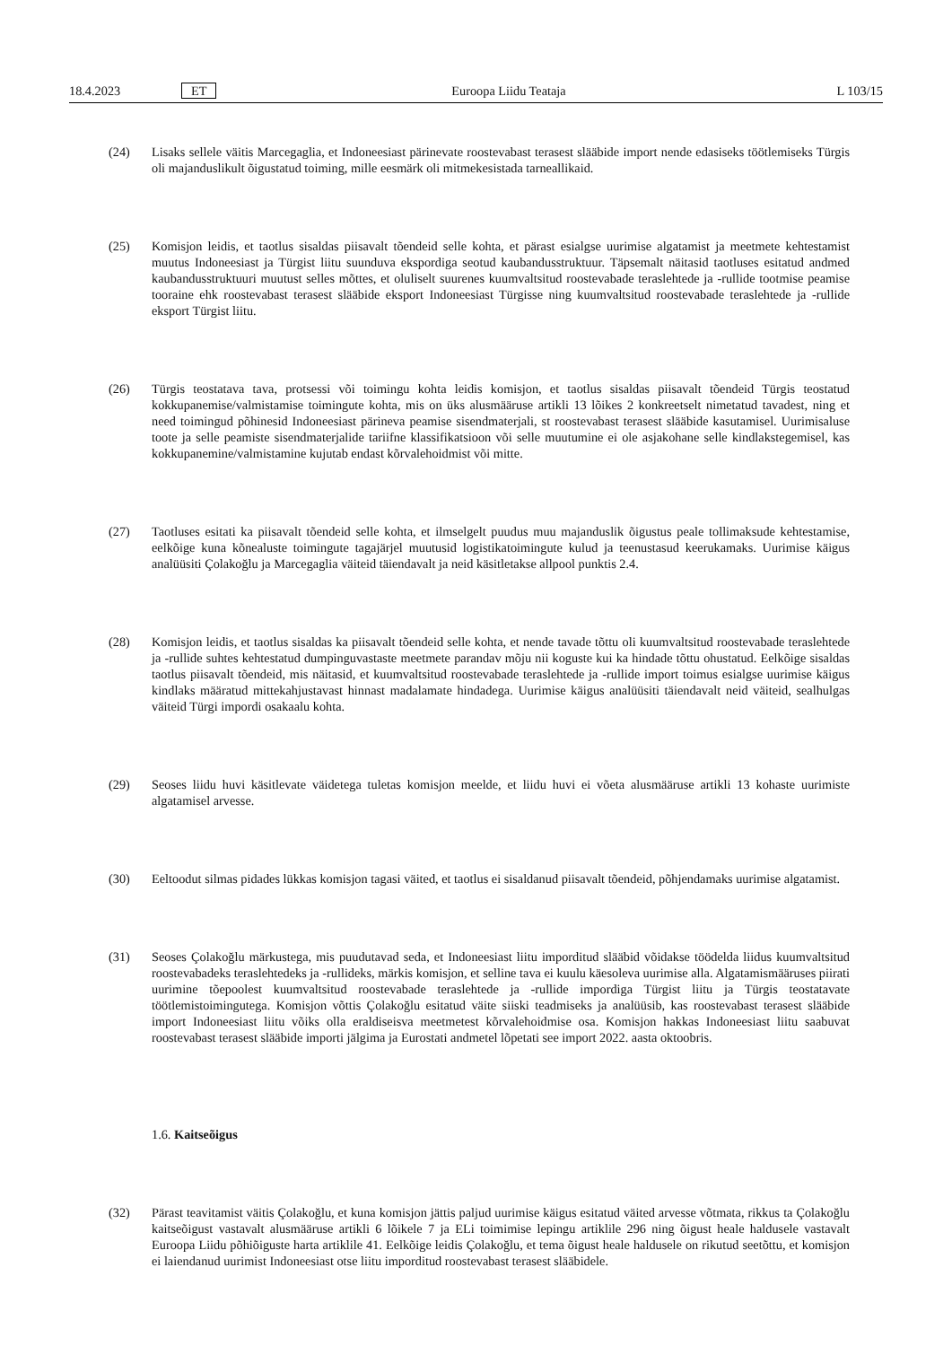18.4.2023 ET Euroopa Liidu Teataja L 103/15
(24) Lisaks sellele väitis Marcegaglia, et Indoneesiast pärinevate roostevabast terasest slääbide import nende edasiseks töötlemiseks Türgis oli majanduslikult õigustatud toiming, mille eesmärk oli mitmekesistada tarneallikaid.
(25) Komisjon leidis, et taotlus sisaldas piisavalt tõendeid selle kohta, et pärast esialgse uurimise algatamist ja meetmete kehtestamist muutus Indoneesiast ja Türgist liitu suunduva ekspordiga seotud kaubandusstruktuur. Täpsemalt näitasid taotluses esitatud andmed kaubandusstruktuuri muutust selles mõttes, et oluliselt suurenes kuumvaltsitud roostevabade teraslehtede ja -rullide tootmise peamise tooraine ehk roostevabast terasest slääbide eksport Indoneesiast Türgisse ning kuumvaltsitud roostevabade teraslehtede ja -rullide eksport Türgist liitu.
(26) Türgis teostatava tava, protsessi või toimingu kohta leidis komisjon, et taotlus sisaldas piisavalt tõendeid Türgis teostatud kokkupanemise/valmistamise toimingute kohta, mis on üks alusmääruse artikli 13 lõikes 2 konkreetselt nimetatud tavadest, ning et need toimingud põhinesid Indoneesiast pärineva peamise sisendmaterjali, st roostevabast terasest slääbide kasutamisel. Uurimisaluse toote ja selle peamiste sisendmaterjalide tariifne klassifikatsioon või selle muutumine ei ole asjakohane selle kindlakstegemisel, kas kokkupanemine/valmistamine kujutab endast kõrvalehoidmist või mitte.
(27) Taotluses esitati ka piisavalt tõendeid selle kohta, et ilmselgelt puudus muu majanduslik õigustus peale tollimaksude kehtestamise, eelkõige kuna kõnealuste toimingute tagajärjel muutusid logistikatoimingute kulud ja teenustasud keerukamaks. Uurimise käigus analüüsiti Çolakoğlu ja Marcegaglia väiteid täiendavalt ja neid käsitletakse allpool punktis 2.4.
(28) Komisjon leidis, et taotlus sisaldas ka piisavalt tõendeid selle kohta, et nende tavade tõttu oli kuumvaltsitud roostevabade teraslehtede ja -rullide suhtes kehtestatud dumpinguvastaste meetmete parandav mõju nii koguste kui ka hindade tõttu ohustatud. Eelkõige sisaldas taotlus piisavalt tõendeid, mis näitasid, et kuumvaltsitud roostevabade teraslehtede ja -rullide import toimus esialgse uurimise käigus kindlaks määratud mittekahjustavast hinnast madalamate hindadega. Uurimise käigus analüüsiti täiendavalt neid väiteid, sealhulgas väiteid Türgi impordi osakaalu kohta.
(29) Seoses liidu huvi käsitlevate väidetega tuletas komisjon meelde, et liidu huvi ei võeta alusmääruse artikli 13 kohaste uurimiste algatamisel arvesse.
(30) Eeltoodut silmas pidades lükkas komisjon tagasi väited, et taotlus ei sisaldanud piisavalt tõendeid, põhjendamaks uurimise algatamist.
(31) Seoses Çolakoğlu märkustega, mis puudutavad seda, et Indoneesiast liitu imporditud slääbid võidakse töödelda liidus kuumvaltsitud roostevabadeks teraslehtedeks ja -rullideks, märkis komisjon, et selline tava ei kuulu käesoleva uurimise alla. Algatamismääruses piirati uurimine tõepoolest kuumvaltsitud roostevabade teraslehtede ja -rullide impordiga Türgist liitu ja Türgis teostatavate töötlemistoimingutega. Komisjon võttis Çolakoğlu esitatud väite siiski teadmiseks ja analüüsib, kas roostevabast terasest slääbide import Indoneesiast liitu võiks olla eraldiseisva meetmetest kõrvalehoidmise osa. Komisjon hakkas Indoneesiast liitu saabuvat roostevabast terasest slääbide importi jälgima ja Eurostati andmetel lõpetati see import 2022. aasta oktoobris.
1.6. Kaitseõigus
(32) Pärast teavitamist väitis Çolakoğlu, et kuna komisjon jättis paljud uurimise käigus esitatud väited arvesse võtmata, rikkus ta Çolakoğlu kaitseõigust vastavalt alusmääruse artikli 6 lõikele 7 ja ELi toimimise lepingu artiklile 296 ning õigust heale haldusele vastavalt Euroopa Liidu põhiõiguste harta artiklile 41. Eelkõige leidis Çolakoğlu, et tema õigust heale haldusele on rikutud seetõttu, et komisjon ei laiendanud uurimist Indoneesiast otse liitu imporditud roostevabast terasest slääbidele.